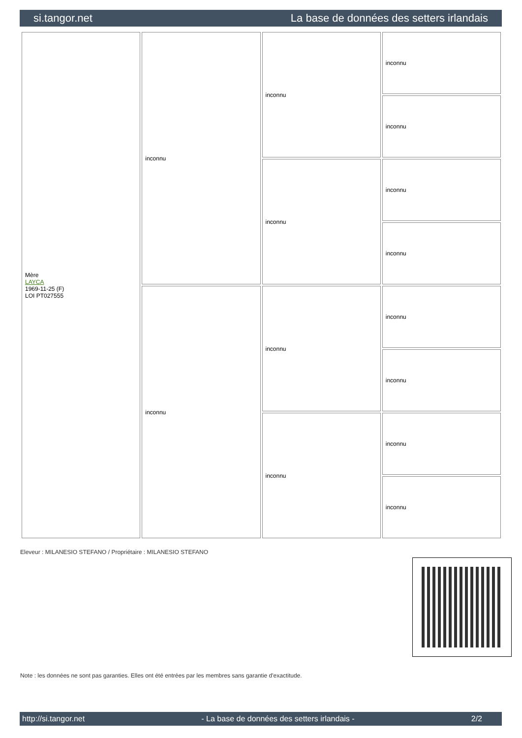si.tangor.net La base de données des setters irlandais
| Mère LAYCA 1969-11-25 (F) LOI PT027555 | inconnu | inconnu | inconnu |
| | | | inconnu |
| | | inconnu | inconnu |
| | | | inconnu |
| | inconnu | inconnu | inconnu |
| | | | inconnu |
| | | inconnu | inconnu |
| | | | inconnu |
Eleveur : MILANESIO STEFANO / Propriétaire : MILANESIO STEFANO
Note : les données ne sont pas garanties. Elles ont été entrées par les membres sans garantie d'exactitude.
http://si.tangor.net - La base de données des setters irlandais - 2/2